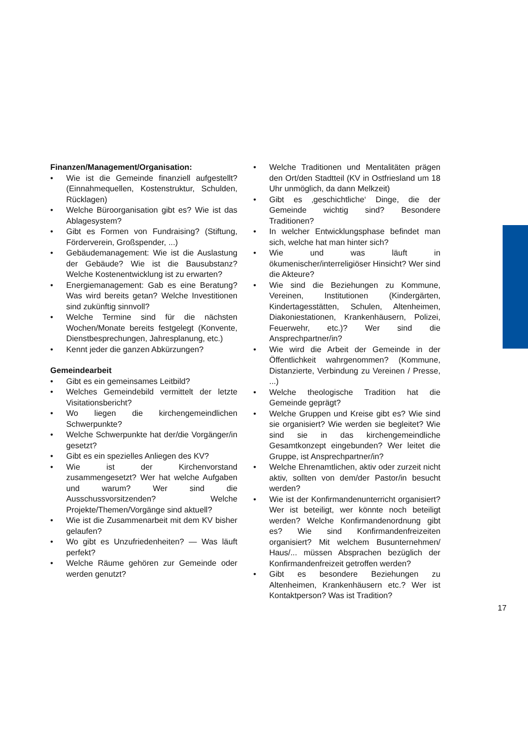Finanzen/Management/Organisation:
• Wie ist die Gemeinde finanziell aufgestellt? (Einnahmequellen, Kostenstruktur, Schulden, Rücklagen)
• Welche Büroorganisation gibt es? Wie ist das Ablagesystem?
• Gibt es Formen von Fundraising? (Stiftung, Förderverein, Großspender, ...)
• Gebäudemanagement: Wie ist die Auslastung der Gebäude? Wie ist die Bausubstanz? Welche Kostenentwicklung ist zu erwarten?
• Energiemanagement: Gab es eine Beratung? Was wird bereits getan? Welche Investitionen sind zukünftig sinnvoll?
• Welche Termine sind für die nächsten Wochen/Monate bereits festgelegt (Konvente, Dienstbesprechungen, Jahresplanung, etc.)
• Kennt jeder die ganzen Abkürzungen?
Gemeindearbeit
• Gibt es ein gemeinsames Leitbild?
• Welches Gemeindebild vermittelt der letzte Visitationsbericht?
• Wo liegen die kirchengemeindlichen Schwerpunkte?
• Welche Schwerpunkte hat der/die Vorgänger/in gesetzt?
• Gibt es ein spezielles Anliegen des KV?
• Wie ist der Kirchenvorstand zusammengesetzt? Wer hat welche Aufgaben und warum? Wer sind die Ausschussvorsitzenden? Welche Projekte/Themen/Vorgänge sind aktuell?
• Wie ist die Zusammenarbeit mit dem KV bisher gelaufen?
• Wo gibt es Unzufriedenheiten? — Was läuft perfekt?
• Welche Räume gehören zur Gemeinde oder werden genutzt?
• Welche Traditionen und Mentalitäten prägen den Ort/den Stadtteil (KV in Ostfriesland um 18 Uhr unmöglich, da dann Melkzeit)
• Gibt es ‚geschichtliche‘ Dinge, die der Gemeinde wichtig sind? Besondere Traditionen?
• In welcher Entwicklungsphase befindet man sich, welche hat man hinter sich?
• Wie und was läuft in ökumenischer/interreligiöser Hinsicht? Wer sind die Akteure?
• Wie sind die Beziehungen zu Kommune, Vereinen, Institutionen (Kindergärten, Kindertagesstätten, Schulen, Altenheimen, Diakoniestationen, Krankenhäusern, Polizei, Feuerwehr, etc.)? Wer sind die Ansprechpartner/in?
• Wie wird die Arbeit der Gemeinde in der Öffentlichkeit wahrgenommen? (Kommune, Distanzierte, Verbindung zu Vereinen / Presse, ...)
• Welche theologische Tradition hat die Gemeinde geprägt?
• Welche Gruppen und Kreise gibt es? Wie sind sie organisiert? Wie werden sie begleitet? Wie sind sie in das kirchengemeindliche Gesamtkonzept eingebunden? Wer leitet die Gruppe, ist Ansprechpartner/in?
• Welche Ehrenamtlichen, aktiv oder zurzeit nicht aktiv, sollten von dem/der Pastor/in besucht werden?
• Wie ist der Konfirmandenunterricht organisiert? Wer ist beteiligt, wer könnte noch beteiligt werden? Welche Konfirmandenordnung gibt es? Wie sind Konfirmandenfreizeiten organisiert? Mit welchem Busunternehmen/ Haus/... müssen Absprachen bezüglich der Konfirmandenfreizeit getroffen werden?
• Gibt es besondere Beziehungen zu Altenheimen, Krankenhäusern etc.? Wer ist Kontaktperson? Was ist Tradition?
17